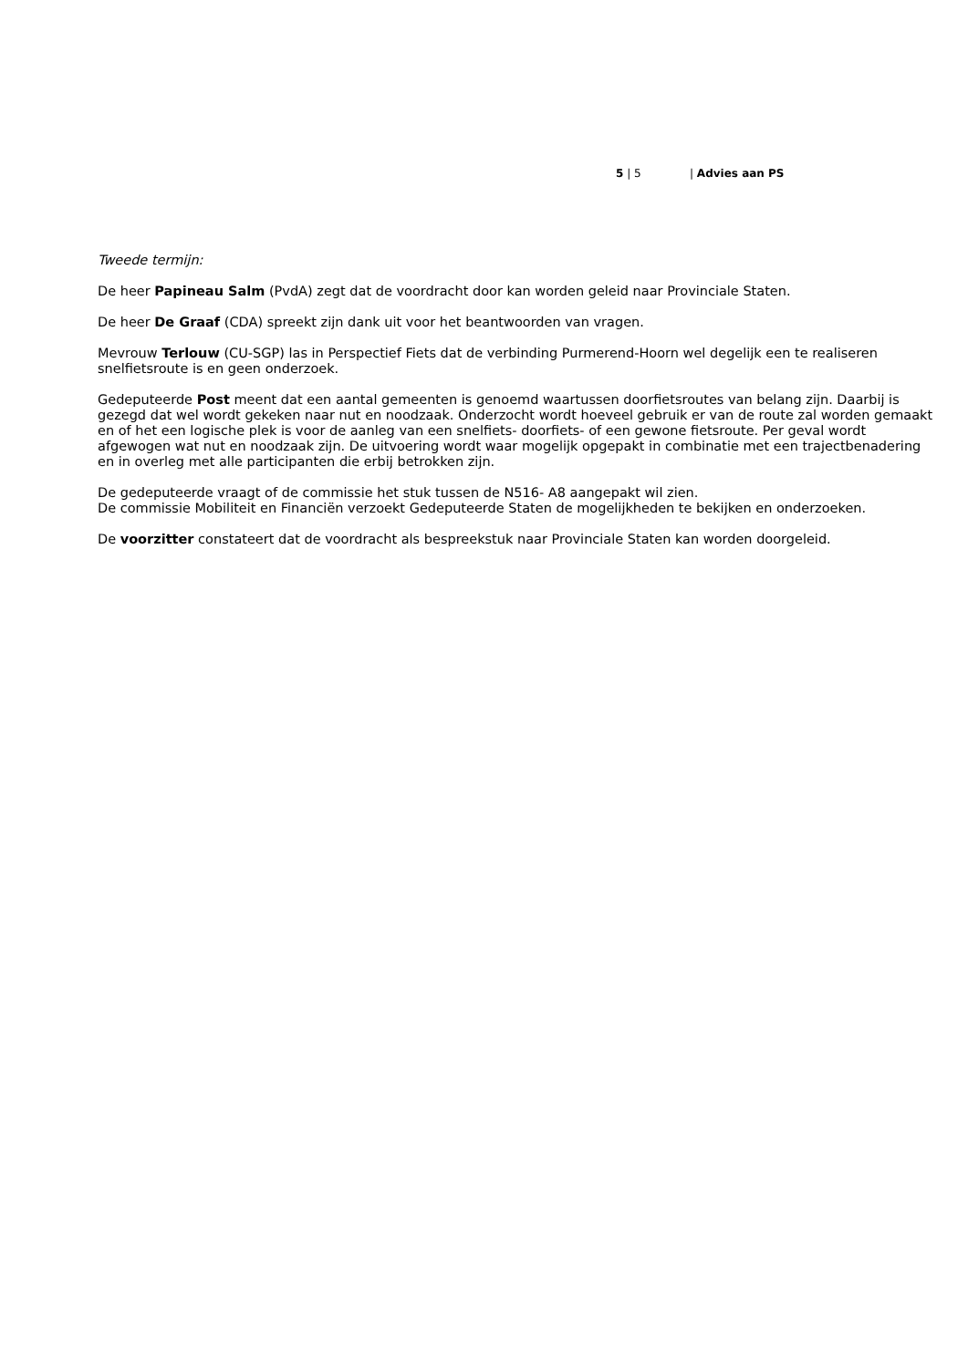5 | 5 | Advies aan PS
Tweede termijn:
De heer Papineau Salm (PvdA) zegt dat de voordracht door kan worden geleid naar Provinciale Staten.
De heer De Graaf (CDA) spreekt zijn dank uit voor het beantwoorden van vragen.
Mevrouw Terlouw (CU-SGP) las in Perspectief Fiets dat de verbinding Purmerend-Hoorn wel degelijk een te realiseren snelfietsroute is en geen onderzoek.
Gedeputeerde Post meent dat een aantal gemeenten is genoemd waartussen doorfietsroutes van belang zijn. Daarbij is gezegd dat wel wordt gekeken naar nut en noodzaak. Onderzocht wordt hoeveel gebruik er van de route zal worden gemaakt en of het een logische plek is voor de aanleg van een snelfiets- doorfiets- of een gewone fietsroute. Per geval wordt afgewogen wat nut en noodzaak zijn. De uitvoering wordt waar mogelijk opgepakt in combinatie met een trajectbenadering en in overleg met alle participanten die erbij betrokken zijn.
De gedeputeerde vraagt of de commissie het stuk tussen de N516- A8 aangepakt wil zien.
De commissie Mobiliteit en Financiën verzoekt Gedeputeerde Staten de mogelijkheden te bekijken en onderzoeken.
De voorzitter constateert dat de voordracht als bespreekstuk naar Provinciale Staten kan worden doorgeleid.